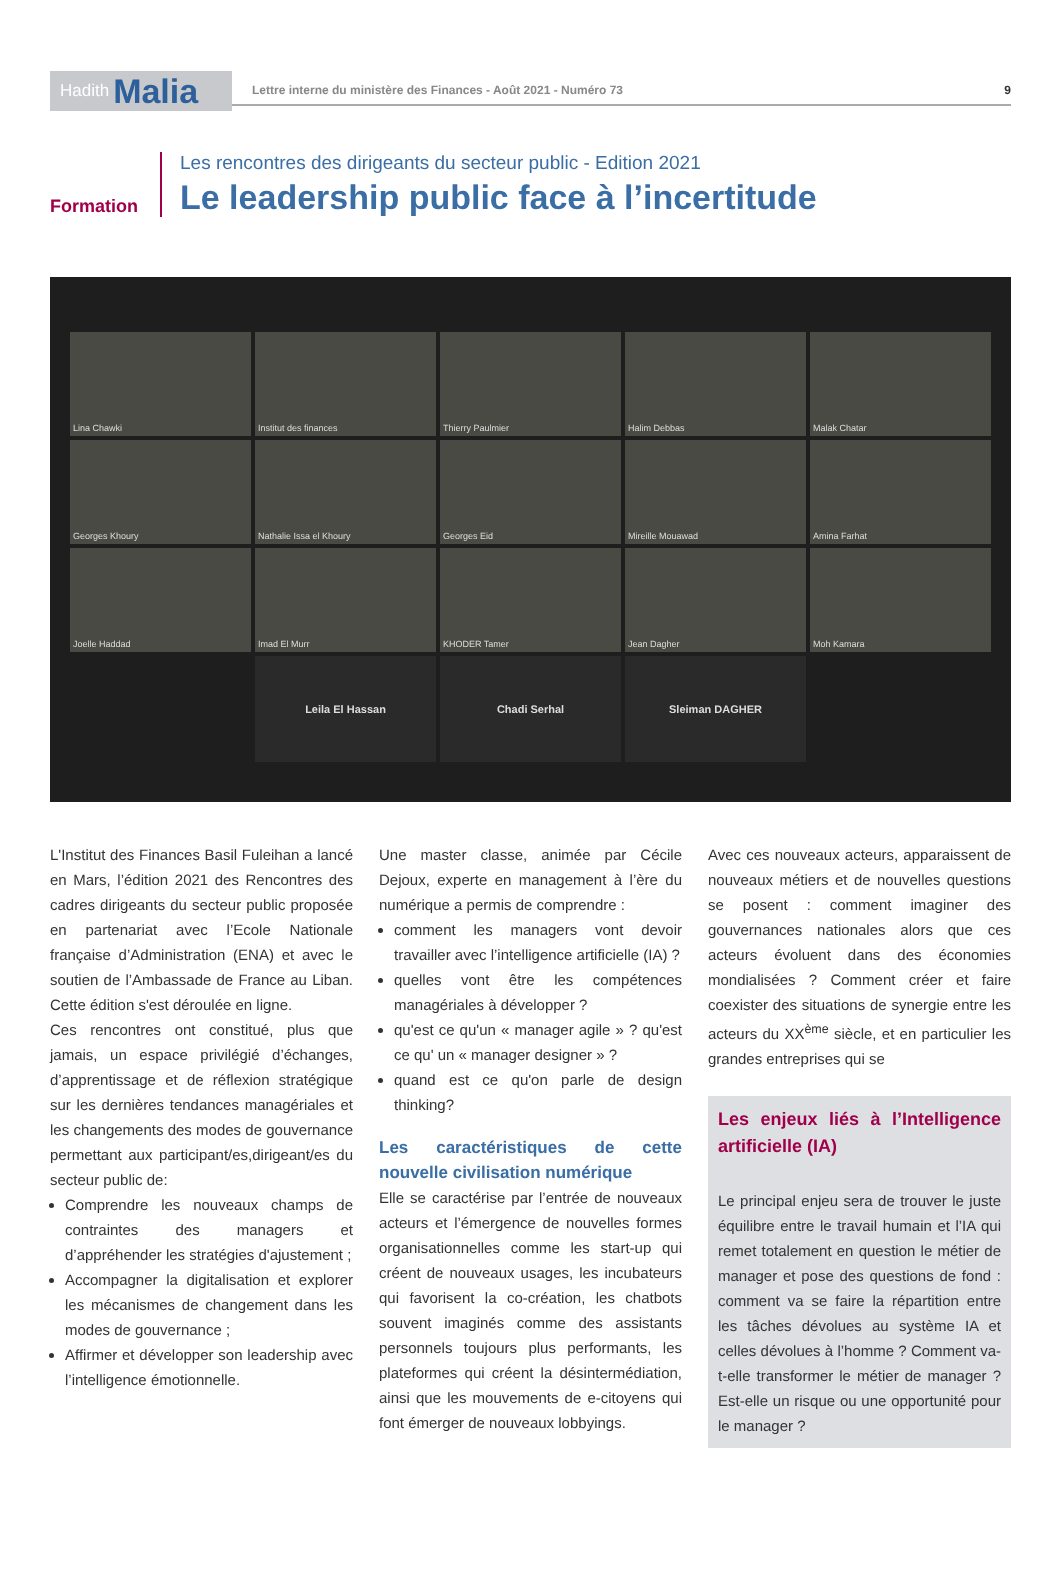Hadith Malia
Lettre interne du ministère des Finances - Août 2021 - Numéro 73 9
Formation Les rencontres des dirigeants du secteur public - Edition 2021
Le leadership public face à l’incertitude
Lina Chawki
Institut des finances
Thierry Paulmier
Halim Debbas
Malak Chatar
Georges Khoury
Nathalie Issa el Khoury
Georges Eid
Mireille Mouawad
Amina Farhat
Joelle Haddad
Imad El Murr
KHODER Tamer
Jean Dagher
Moh Kamara
Leila El Hassan
Chadi Serhal
Sleiman DAGHER
L'Institut des Finances Basil Fuleihan a lancé en Mars, l’édition 2021 des Rencontres des cadres dirigeants du secteur public proposée en partenariat avec l’Ecole Nationale française d’Administration (ENA) et avec le soutien de l’Ambassade de France au Liban. Cette édition s'est déroulée en ligne.
Ces rencontres ont constitué, plus que jamais, un espace privilégié d’échanges, d’apprentissage et de réflexion stratégique sur les dernières tendances managériales et les changements des modes de gouvernance permettant aux participant/es,dirigeant/es du secteur public de:
Comprendre les nouveaux champs de contraintes des managers et d’appréhender les stratégies d'ajustement ;
Accompagner la digitalisation et explorer les mécanismes de changement dans les modes de gouvernance ;
Affirmer et développer son leadership avec l’intelligence émotionnelle.
Une master classe, animée par Cécile Dejoux, experte en management à l’ère du numérique a permis de comprendre :
comment les managers vont devoir travailler avec l’intelligence artificielle (IA) ?
quelles vont être les compétences managériales à développer ?
qu'est ce qu'un « manager agile » ? qu'est ce qu' un « manager designer » ?
quand est ce qu'on parle de design thinking?
Les caractéristiques de cette nouvelle civilisation numérique
Elle se caractérise par l’entrée de nouveaux acteurs et l’émergence de nouvelles formes organisationnelles comme les start-up qui créent de nouveaux usages, les incubateurs qui favorisent la co-création, les chatbots souvent imaginés comme des assistants personnels toujours plus performants, les plateformes qui créent la désintermédiation, ainsi que les mouvements de e-citoyens qui font émerger de nouveaux lobbyings.
Avec ces nouveaux acteurs, apparaissent de nouveaux métiers et de nouvelles questions se posent : comment imaginer des gouvernances nationales alors que ces acteurs évoluent dans des économies mondialisées ? Comment créer et faire coexister des situations de synergie entre les acteurs du XX<sup>ème</sup> siècle, et en particulier les grandes entreprises qui se
Les enjeux liés à l’Intelligence artificielle (IA)
Le principal enjeu sera de trouver le juste équilibre entre le travail humain et l’IA qui remet totalement en question le métier de manager et pose des questions de fond : comment va se faire la répartition entre les tâches dévolues au système IA et celles dévolues à l’homme ? Comment va-t-elle transformer le métier de manager ? Est-elle un risque ou une opportunité pour le manager ?